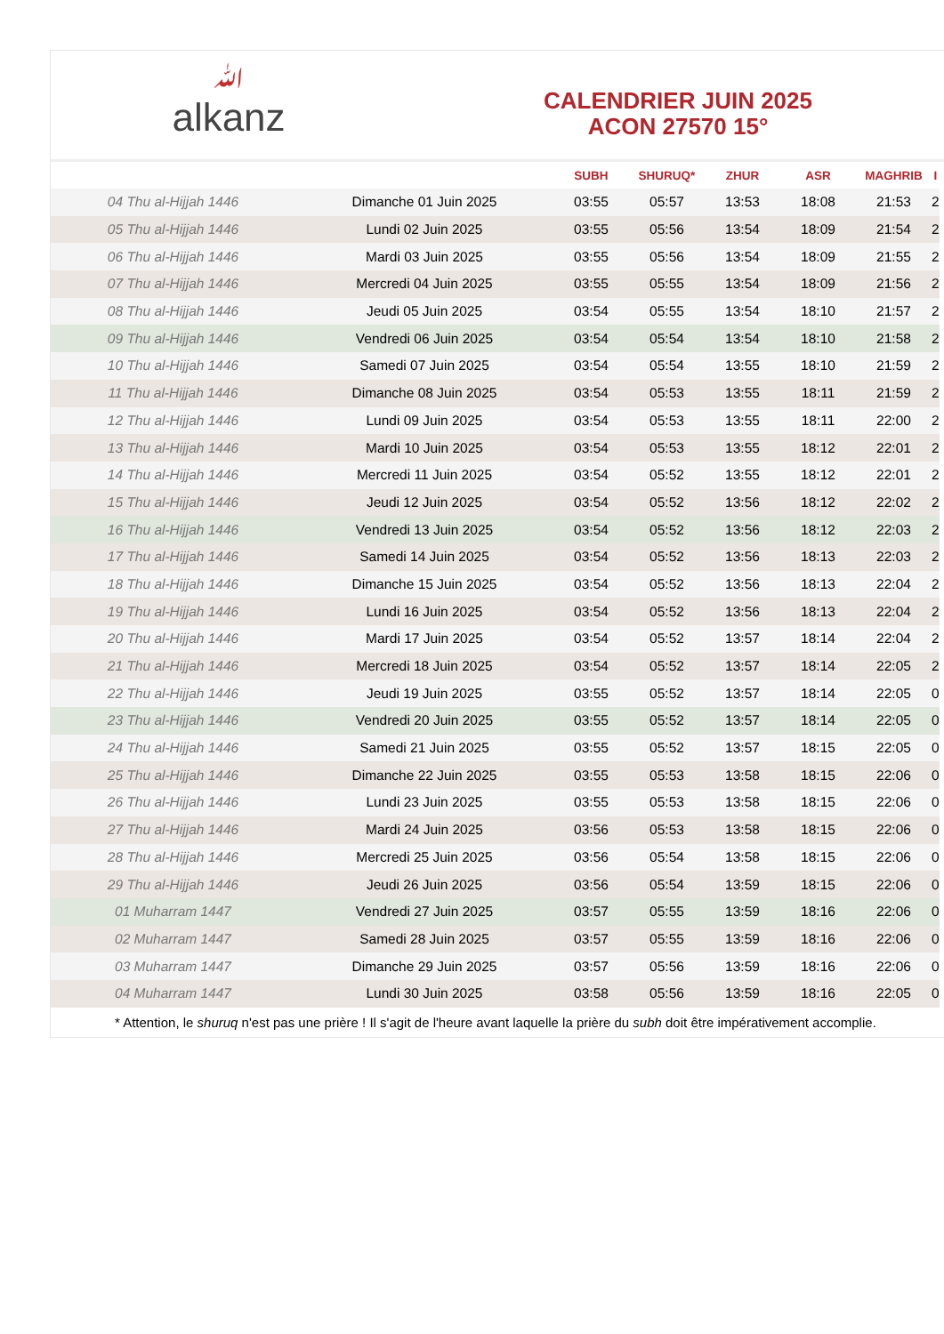ﷲalkanz
CALENDRIER JUIN 2025
ACON 27570 15°
| | | SUBH | SHURUQ* | ZHUR | ASR | MAGHRIB | I |
| --- | --- | --- | --- | --- | --- | --- | --- |
| 04 Thu al-Hijjah 1446 | Dimanche 01 Juin 2025 | 03:55 | 05:57 | 13:53 | 18:08 | 21:53 | 2 |
| 05 Thu al-Hijjah 1446 | Lundi 02 Juin 2025 | 03:55 | 05:56 | 13:54 | 18:09 | 21:54 | 2 |
| 06 Thu al-Hijjah 1446 | Mardi 03 Juin 2025 | 03:55 | 05:56 | 13:54 | 18:09 | 21:55 | 2 |
| 07 Thu al-Hijjah 1446 | Mercredi 04 Juin 2025 | 03:55 | 05:55 | 13:54 | 18:09 | 21:56 | 2 |
| 08 Thu al-Hijjah 1446 | Jeudi 05 Juin 2025 | 03:54 | 05:55 | 13:54 | 18:10 | 21:57 | 2 |
| 09 Thu al-Hijjah 1446 | Vendredi 06 Juin 2025 | 03:54 | 05:54 | 13:54 | 18:10 | 21:58 | 2 |
| 10 Thu al-Hijjah 1446 | Samedi 07 Juin 2025 | 03:54 | 05:54 | 13:55 | 18:10 | 21:59 | 2 |
| 11 Thu al-Hijjah 1446 | Dimanche 08 Juin 2025 | 03:54 | 05:53 | 13:55 | 18:11 | 21:59 | 2 |
| 12 Thu al-Hijjah 1446 | Lundi 09 Juin 2025 | 03:54 | 05:53 | 13:55 | 18:11 | 22:00 | 2 |
| 13 Thu al-Hijjah 1446 | Mardi 10 Juin 2025 | 03:54 | 05:53 | 13:55 | 18:12 | 22:01 | 2 |
| 14 Thu al-Hijjah 1446 | Mercredi 11 Juin 2025 | 03:54 | 05:52 | 13:55 | 18:12 | 22:01 | 2 |
| 15 Thu al-Hijjah 1446 | Jeudi 12 Juin 2025 | 03:54 | 05:52 | 13:56 | 18:12 | 22:02 | 2 |
| 16 Thu al-Hijjah 1446 | Vendredi 13 Juin 2025 | 03:54 | 05:52 | 13:56 | 18:12 | 22:03 | 2 |
| 17 Thu al-Hijjah 1446 | Samedi 14 Juin 2025 | 03:54 | 05:52 | 13:56 | 18:13 | 22:03 | 2 |
| 18 Thu al-Hijjah 1446 | Dimanche 15 Juin 2025 | 03:54 | 05:52 | 13:56 | 18:13 | 22:04 | 2 |
| 19 Thu al-Hijjah 1446 | Lundi 16 Juin 2025 | 03:54 | 05:52 | 13:56 | 18:13 | 22:04 | 2 |
| 20 Thu al-Hijjah 1446 | Mardi 17 Juin 2025 | 03:54 | 05:52 | 13:57 | 18:14 | 22:04 | 2 |
| 21 Thu al-Hijjah 1446 | Mercredi 18 Juin 2025 | 03:54 | 05:52 | 13:57 | 18:14 | 22:05 | 2 |
| 22 Thu al-Hijjah 1446 | Jeudi 19 Juin 2025 | 03:55 | 05:52 | 13:57 | 18:14 | 22:05 | 0 |
| 23 Thu al-Hijjah 1446 | Vendredi 20 Juin 2025 | 03:55 | 05:52 | 13:57 | 18:14 | 22:05 | 0 |
| 24 Thu al-Hijjah 1446 | Samedi 21 Juin 2025 | 03:55 | 05:52 | 13:57 | 18:15 | 22:05 | 0 |
| 25 Thu al-Hijjah 1446 | Dimanche 22 Juin 2025 | 03:55 | 05:53 | 13:58 | 18:15 | 22:06 | 0 |
| 26 Thu al-Hijjah 1446 | Lundi 23 Juin 2025 | 03:55 | 05:53 | 13:58 | 18:15 | 22:06 | 0 |
| 27 Thu al-Hijjah 1446 | Mardi 24 Juin 2025 | 03:56 | 05:53 | 13:58 | 18:15 | 22:06 | 0 |
| 28 Thu al-Hijjah 1446 | Mercredi 25 Juin 2025 | 03:56 | 05:54 | 13:58 | 18:15 | 22:06 | 0 |
| 29 Thu al-Hijjah 1446 | Jeudi 26 Juin 2025 | 03:56 | 05:54 | 13:59 | 18:15 | 22:06 | 0 |
| 01 Muharram 1447 | Vendredi 27 Juin 2025 | 03:57 | 05:55 | 13:59 | 18:16 | 22:06 | 0 |
| 02 Muharram 1447 | Samedi 28 Juin 2025 | 03:57 | 05:55 | 13:59 | 18:16 | 22:06 | 0 |
| 03 Muharram 1447 | Dimanche 29 Juin 2025 | 03:57 | 05:56 | 13:59 | 18:16 | 22:06 | 0 |
| 04 Muharram 1447 | Lundi 30 Juin 2025 | 03:58 | 05:56 | 13:59 | 18:16 | 22:05 | 0 |
* Attention, le shuruq n'est pas une prière ! Il s'agit de l'heure avant laquelle la prière du subh doit être impérativement accomplie.